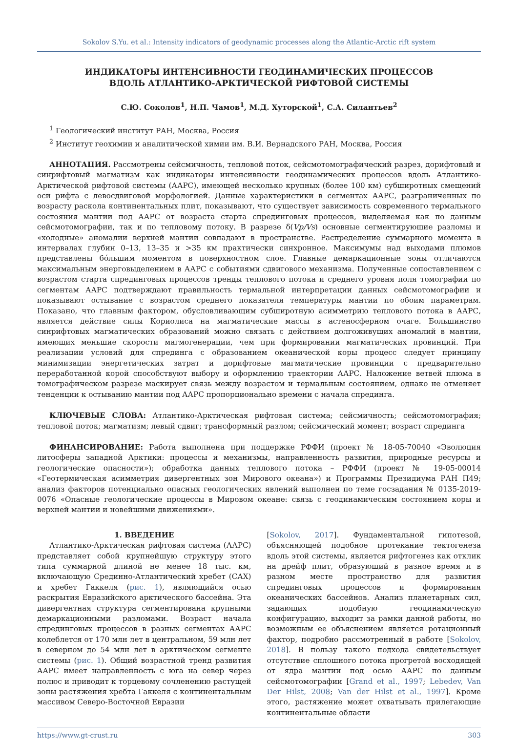Sokolov S.Yu. et al.: Intensity indicators of geodynamic processes along the Atlantic-Arctic rift system
ИНДИКАТОРЫ ИНТЕНСИВНОСТИ ГЕОДИНАМИЧЕСКИХ ПРОЦЕССОВ
ВДОЛЬ АТЛАНТИКО-АРКТИЧЕСКОЙ РИФТОВОЙ СИСТЕМЫ
С.Ю. Соколов<sup>1</sup>, Н.П. Чамов<sup>1</sup>, М.Д. Хуторской<sup>1</sup>, С.А. Силантьев<sup>2</sup>
<sup>1</sup> Геологический институт РАН, Москва, Россия
<sup>2</sup> Институт геохимии и аналитической химии им. В.И. Вернадского РАН, Москва, Россия
АННОТАЦИЯ. Рассмотрены сейсмичность, тепловой поток, сейсмотомографический разрез, дорифтовый и синрифтовый магматизм как индикаторы интенсивности геодинамических процессов вдоль Атлантико-Арктической рифтовой системы (ААРС), имеющей несколько крупных (более 100 км) субширотных смещений оси рифта с левосдвиговой морфологией. Данные характеристики в сегментах ААРС, разграниченных по возрасту раскола континентальных плит, показывают, что существует зависимость современного термального состояния мантии под ААРС от возраста старта спрединговых процессов, выделяемая как по данным сейсмотомографии, так и по тепловому потоку. В разрезе δ(Vp/Vs) основные сегментирующие разломы и «холодные» аномалии верхней мантии совпадают в пространстве. Распределение суммарного момента в интервалах глубин 0–13, 13–35 и >35 км практически синхронное. Максимумы над выходами плюмов представлены бóльшим моментом в поверхностном слое. Главные демаркационные зоны отличаются максимальным энерговыделением в ААРС с событиями сдвигового механизма. Полученные сопоставлением с возрастом старта спрединговых процессов тренды теплового потока и среднего уровня поля томографии по сегментам ААРС подтверждают правильность термальной интерпретации данных сейсмотомографии и показывают остывание с возрастом среднего показателя температуры мантии по обоим параметрам. Показано, что главным фактором, обусловливающим субширотную асимметрию теплового потока в ААРС, является действие силы Кориолиса на магматические массы в астеносферном очаге. Большинство синрифтовых магматических образований можно связать с действием долгоживущих аномалий в мантии, имеющих меньшие скорости магмогенерации, чем при формировании магматических провинций. При реализации условий для спрединга с образованием океанической коры процесс следует принципу минимизации энергетических затрат и дорифтовые магматические провинции с предварительно переработанной корой способствуют выбору и оформлению траектории ААРС. Наложение ветвей плюма в томографическом разрезе маскирует связь между возрастом и термальным состоянием, однако не отменяет тенденции к остыванию мантии под ААРС пропорционально времени с начала спрединга.
КЛЮЧЕВЫЕ СЛОВА: Атлантико-Арктическая рифтовая система; сейсмичность; сейсмотомография; тепловой поток; магматизм; левый сдвиг; трансформный разлом; сейсмический момент; возраст спрединга
ФИНАНСИРОВАНИЕ: Работа выполнена при поддержке РФФИ (проект № 18-05-70040 «Эволюция литосферы западной Арктики: процессы и механизмы, направленность развития, природные ресурсы и геологические опасности»); обработка данных теплового потока – РФФИ (проект № 19-05-00014 «Геотермическая асимметрия дивергентных зон Мирового океана») и Программы Президиума РАН П49; анализ факторов потенциально опасных геологических явлений выполнен по теме госзадания № 0135-2019-0076 «Опасные геологические процессы в Мировом океане: связь с геодинамическим состоянием коры и верхней мантии и новейшими движениями».
1. ВВЕДЕНИЕ
Атлантико-Арктическая рифтовая система (ААРС) представляет собой крупнейшую структуру этого типа суммарной длиной не менее 18 тыс. км, включающую Срединно-Атлантический хребет (САХ) и хребет Гаккеля (рис. 1), являющийся осью раскрытия Евразийского арктического бассейна. Эта дивергентная структура сегментирована крупными демаркационными разломами. Возраст начала спрединговых процессов в разных сегментах ААРС колеблется от 170 млн лет в центральном, 59 млн лет в северном до 54 млн лет в арктическом сегменте системы (рис. 1). Общий возрастной тренд развития ААРС имеет направленность с юга на север через полюс и приводит к торцевому сочленению растущей зоны растяжения хребта Гаккеля с континентальным массивом Северо-Восточной Евразии
[Sokolov, 2017]. Фундаментальной гипотезой, объясняющей подобное протекание тектогенеза вдоль этой системы, является рифтогенез как отклик на дрейф плит, образующий в разное время и в разном месте пространство для развития спрединговых процессов и формирования океанических бассейнов. Анализ планетарных сил, задающих подобную геодинамическую конфигурацию, выходит за рамки данной работы, но возможным ее объяснением является ротационный фактор, подробно рассмотренный в работе [Sokolov, 2018]. В пользу такого подхода свидетельствует отсутствие сплошного потока прогретой восходящей от ядра мантии под осью ААРС по данным сейсмотомографии [Grand et al., 1997; Lebedev, Van Der Hilst, 2008; Van der Hilst et al., 1997]. Кроме этого, растяжение может охватывать прилегающие континентальные области
https://www.gt-crust.ru 303